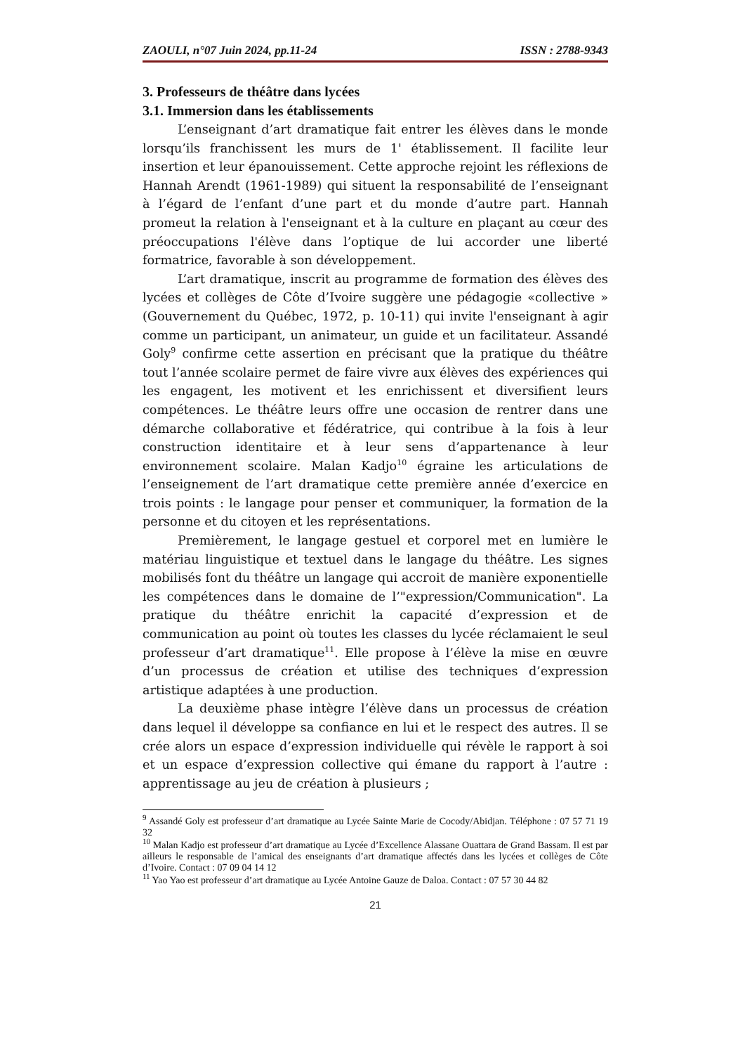ZAOULI, n°07 Juin 2024, pp.11-24 ISSN : 2788-9343
3. Professeurs de théâtre dans lycées
3.1. Immersion dans les établissements
L’enseignant d’art dramatique fait entrer les élèves dans le monde lorsqu’ils franchissent les murs de 1' établissement. Il facilite leur insertion et leur épanouissement. Cette approche rejoint les réflexions de Hannah Arendt (1961-1989) qui situent la responsabilité de l’enseignant à l’égard de l’enfant d’une part et du monde d’autre part. Hannah promeut la relation à l'enseignant et à la culture en plaçant au cœur des préoccupations l'élève dans l’optique de lui accorder une liberté formatrice, favorable à son développement.
L’art dramatique, inscrit au programme de formation des élèves des lycées et collèges de Côte d’Ivoire suggère une pédagogie «collective » (Gouvernement du Québec, 1972, p. 10-11) qui invite l'enseignant à agir comme un participant, un animateur, un guide et un facilitateur. Assandé Goly<sup>9</sup> confirme cette assertion en précisant que la pratique du théâtre tout l’année scolaire permet de faire vivre aux élèves des expériences qui les engagent, les motivent et les enrichissent et diversifient leurs compétences. Le théâtre leurs offre une occasion de rentrer dans une démarche collaborative et fédératrice, qui contribue à la fois à leur construction identitaire et à leur sens d’appartenance à leur environnement scolaire. Malan Kadjo<sup>10</sup> égraine les articulations de l’enseignement de l’art dramatique cette première année d’exercice en trois points : le langage pour penser et communiquer, la formation de la personne et du citoyen et les représentations.
Premièrement, le langage gestuel et corporel met en lumière le matériau linguistique et textuel dans le langage du théâtre. Les signes mobilisés font du théâtre un langage qui accroit de manière exponentielle les compétences dans le domaine de l’"expression/Communication". La pratique du théâtre enrichit la capacité d’expression et de communication au point où toutes les classes du lycée réclamaient le seul professeur d’art dramatique<sup>11</sup>. Elle propose à l’élève la mise en œuvre d’un processus de création et utilise des techniques d’expression artistique adaptées à une production.
La deuxième phase intègre l’élève dans un processus de création dans lequel il développe sa confiance en lui et le respect des autres. Il se crée alors un espace d’expression individuelle qui révèle le rapport à soi et un espace d’expression collective qui émane du rapport à l’autre : apprentissage au jeu de création à plusieurs ;
<sup>9</sup> Assandé Goly est professeur d’art dramatique au Lycée Sainte Marie de Cocody/Abidjan. Téléphone : 07 57 71 19 32
<sup>10</sup> Malan Kadjo est professeur d’art dramatique au Lycée d’Excellence Alassane Ouattara de Grand Bassam. Il est par ailleurs le responsable de l’amical des enseignants d’art dramatique affectés dans les lycées et collèges de Côte d’Ivoire. Contact : 07 09 04 14 12
<sup>11</sup> Yao Yao est professeur d’art dramatique au Lycée Antoine Gauze de Daloa. Contact : 07 57 30 44 82
21